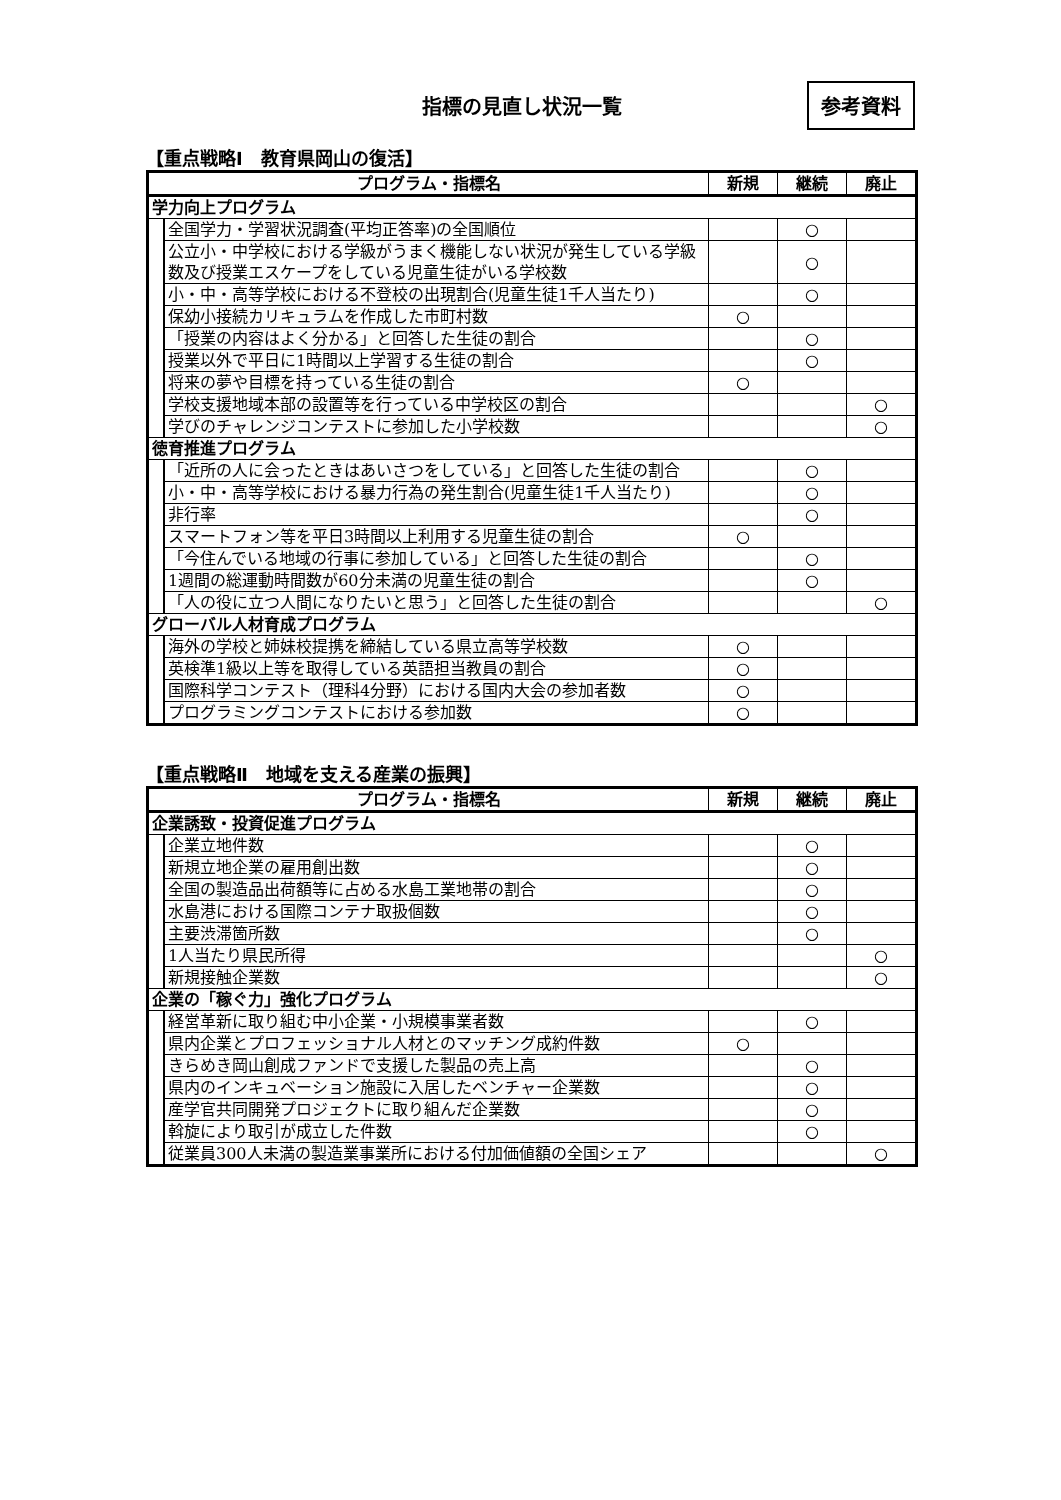指標の見直し状況一覧
参考資料
【重点戦略Ⅰ　教育県岡山の復活】
| プログラム・指標名 | | 新規 | 継続 | 廃止 |
| --- | --- | --- | --- | --- |
| 学力向上プログラム | | | | |
| | 全国学力・学習状況調査(平均正答率)の全国順位 | | ○ | |
| | 公立小・中学校における学級がうまく機能しない状況が発生している学級数及び授業エスケープをしている児童生徒がいる学校数 | | ○ | |
| | 小・中・高等学校における不登校の出現割合(児童生徒1千人当たり) | | ○ | |
| | 保幼小接続カリキュラムを作成した市町村数 | ○ | | |
| | 「授業の内容はよく分かる」と回答した生徒の割合 | | ○ | |
| | 授業以外で平日に1時間以上学習する生徒の割合 | | ○ | |
| | 将来の夢や目標を持っている生徒の割合 | ○ | | |
| | 学校支援地域本部の設置等を行っている中学校区の割合 | | | ○ |
| | 学びのチャレンジコンテストに参加した小学校数 | | | ○ |
| 徳育推進プログラム | | | | |
| | 「近所の人に会ったときはあいさつをしている」と回答した生徒の割合 | | ○ | |
| | 小・中・高等学校における暴力行為の発生割合(児童生徒1千人当たり) | | ○ | |
| | 非行率 | | ○ | |
| | スマートフォン等を平日3時間以上利用する児童生徒の割合 | ○ | | |
| | 「今住んでいる地域の行事に参加している」と回答した生徒の割合 | | ○ | |
| | 1週間の総運動時間数が60分未満の児童生徒の割合 | | ○ | |
| | 「人の役に立つ人間になりたいと思う」と回答した生徒の割合 | | | ○ |
| グローバル人材育成プログラム | | | | |
| | 海外の学校と姉妹校提携を締結している県立高等学校数 | ○ | | |
| | 英検準1級以上等を取得している英語担当教員の割合 | ○ | | |
| | 国際科学コンテスト（理科4分野）における国内大会の参加者数 | ○ | | |
| | プログラミングコンテストにおける参加数 | ○ | | |
【重点戦略Ⅱ　地域を支える産業の振興】
| プログラム・指標名 | | 新規 | 継続 | 廃止 |
| --- | --- | --- | --- | --- |
| 企業誘致・投資促進プログラム | | | | |
| | 企業立地件数 | | ○ | |
| | 新規立地企業の雇用創出数 | | ○ | |
| | 全国の製造品出荷額等に占める水島工業地帯の割合 | | ○ | |
| | 水島港における国際コンテナ取扱個数 | | ○ | |
| | 主要渋滞箇所数 | | ○ | |
| | 1人当たり県民所得 | | | ○ |
| | 新規接触企業数 | | | ○ |
| 企業の「稼ぐ力」強化プログラム | | | | |
| | 経営革新に取り組む中小企業・小規模事業者数 | | ○ | |
| | 県内企業とプロフェッショナル人材とのマッチング成約件数 | ○ | | |
| | きらめき岡山創成ファンドで支援した製品の売上高 | | ○ | |
| | 県内のインキュベーション施設に入居したベンチャー企業数 | | ○ | |
| | 産学官共同開発プロジェクトに取り組んだ企業数 | | ○ | |
| | 斡旋により取引が成立した件数 | | ○ | |
| | 従業員300人未満の製造業事業所における付加価値額の全国シェア | | | ○ |